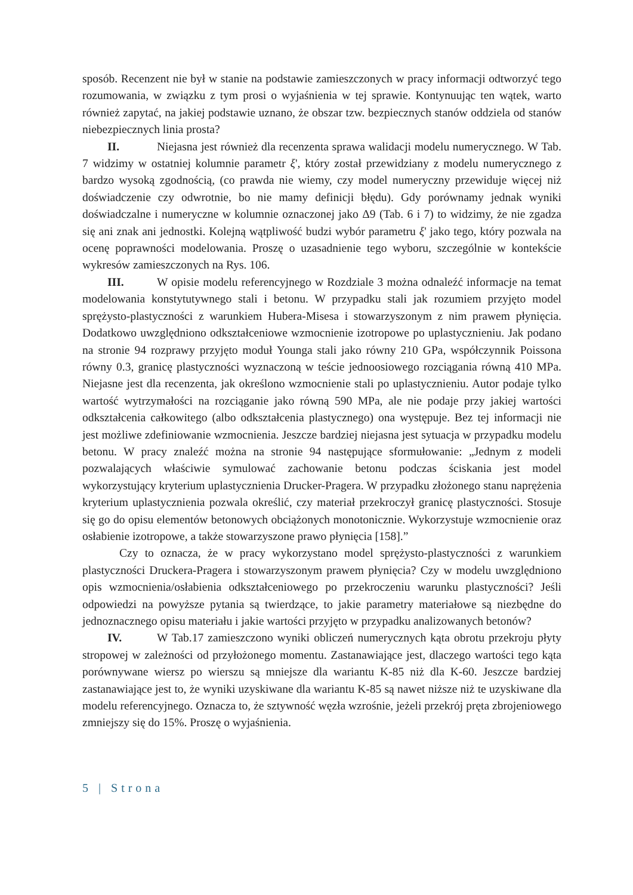sposób. Recenzent nie był w stanie na podstawie zamieszczonych w pracy informacji odtworzyć tego rozumowania, w związku z tym prosi o wyjaśnienia w tej sprawie. Kontynuując ten wątek, warto również zapytać, na jakiej podstawie uznano, że obszar tzw. bezpiecznych stanów oddziela od stanów niebezpiecznych linia prosta?
II. Niejasna jest również dla recenzenta sprawa walidacji modelu numerycznego. W Tab. 7 widzimy w ostatniej kolumnie parametr ξ', który został przewidziany z modelu numerycznego z bardzo wysoką zgodnością, (co prawda nie wiemy, czy model numeryczny przewiduje więcej niż doświadczenie czy odwrotnie, bo nie mamy definicji błędu). Gdy porównamy jednak wyniki doświadczalne i numeryczne w kolumnie oznaczonej jako Δ9 (Tab. 6 i 7) to widzimy, że nie zgadza się ani znak ani jednostki. Kolejną wątpliwość budzi wybór parametru ξ' jako tego, który pozwala na ocenę poprawności modelowania. Proszę o uzasadnienie tego wyboru, szczególnie w kontekście wykresów zamieszczonych na Rys. 106.
III. W opisie modelu referencyjnego w Rozdziale 3 można odnaleźć informacje na temat modelowania konstytutywnego stali i betonu. W przypadku stali jak rozumiem przyjęto model sprężysto-plastyczności z warunkiem Hubera-Misesa i stowarzyszonym z nim prawem płynięcia. Dodatkowo uwzględniono odkształceniowe wzmocnienie izotropowe po uplastycznieniu. Jak podano na stronie 94 rozprawy przyjęto moduł Younga stali jako równy 210 GPa, współczynnik Poissona równy 0.3, granicę plastyczności wyznaczoną w teście jednoosiowego rozciągania równą 410 MPa. Niejasne jest dla recenzenta, jak określono wzmocnienie stali po uplastycznieniu. Autor podaje tylko wartość wytrzymałości na rozciąganie jako równą 590 MPa, ale nie podaje przy jakiej wartości odkształcenia całkowitego (albo odkształcenia plastycznego) ona występuje. Bez tej informacji nie jest możliwe zdefiniowanie wzmocnienia. Jeszcze bardziej niejasna jest sytuacja w przypadku modelu betonu. W pracy znaleźć można na stronie 94 następujące sformułowanie: „Jednym z modeli pozwalających właściwie symulować zachowanie betonu podczas ściskania jest model wykorzystujący kryterium uplastycznienia Drucker-Pragera. W przypadku złożonego stanu naprężenia kryterium uplastycznienia pozwala określić, czy materiał przekroczył granicę plastyczności. Stosuje się go do opisu elementów betonowych obciążonych monotonicznie. Wykorzystuje wzmocnienie oraz osłabienie izotropowe, a także stowarzyszone prawo płynięcia [158].”
Czy to oznacza, że w pracy wykorzystano model sprężysto-plastyczności z warunkiem plastyczności Druckera-Pragera i stowarzyszonym prawem płynięcia? Czy w modelu uwzględniono opis wzmocnienia/osłabienia odkształceniowego po przekroczeniu warunku plastyczności? Jeśli odpowiedzi na powyższe pytania są twierdzące, to jakie parametry materiałowe są niezbędne do jednoznacznego opisu materiału i jakie wartości przyjęto w przypadku analizowanych betonów?
IV. W Tab.17 zamieszczono wyniki obliczeń numerycznych kąta obrotu przekroju płyty stropowej w zależności od przyłożonego momentu. Zastanawiające jest, dlaczego wartości tego kąta porównywane wiersz po wierszu są mniejsze dla wariantu K-85 niż dla K-60. Jeszcze bardziej zastanawiające jest to, że wyniki uzyskiwane dla wariantu K-85 są nawet niższe niż te uzyskiwane dla modelu referencyjnego. Oznacza to, że sztywność węzła wzrośnie, jeżeli przekrój pręta zbrojeniowego zmniejszy się do 15%. Proszę o wyjaśnienia.
5 | Strona